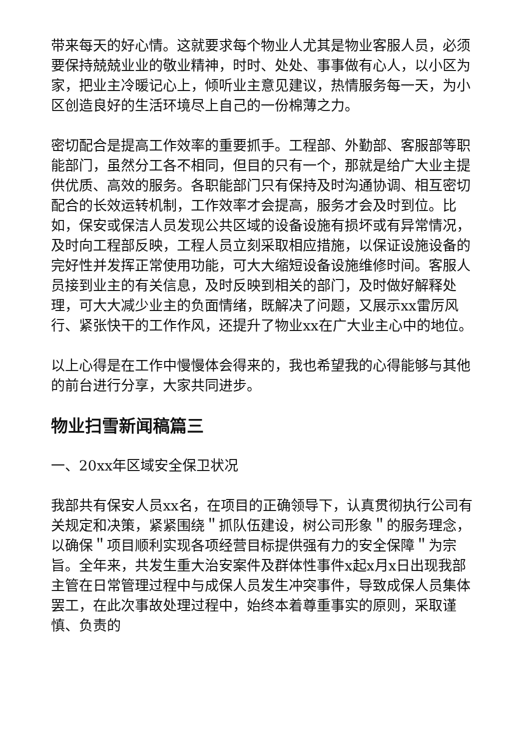带来每天的好心情。这就要求每个物业人尤其是物业客服人员，必须要保持兢兢业业的敬业精神，时时、处处、事事做有心人，以小区为家，把业主冷暖记心上，倾听业主意见建议，热情服务每一天，为小区创造良好的生活环境尽上自己的一份棉薄之力。
密切配合是提高工作效率的重要抓手。工程部、外勤部、客服部等职能部门，虽然分工各不相同，但目的只有一个，那就是给广大业主提供优质、高效的服务。各职能部门只有保持及时沟通协调、相互密切配合的长效运转机制，工作效率才会提高，服务才会及时到位。比如，保安或保洁人员发现公共区域的设备设施有损坏或有异常情况，及时向工程部反映，工程人员立刻采取相应措施，以保证设施设备的完好性并发挥正常使用功能，可大大缩短设备设施维修时间。客服人员接到业主的有关信息，及时反映到相关的部门，及时做好解释处理，可大大减少业主的负面情绪，既解决了问题，又展示xx雷厉风行、紧张快干的工作作风，还提升了物业xx在广大业主心中的地位。
以上心得是在工作中慢慢体会得来的，我也希望我的心得能够与其他的前台进行分享，大家共同进步。
物业扫雪新闻稿篇三
一、20xx年区域安全保卫状况
我部共有保安人员xx名，在项目的正确领导下，认真贯彻执行公司有关规定和决策，紧紧围绕＂抓队伍建设，树公司形象＂的服务理念，以确保＂项目顺利实现各项经营目标提供强有力的安全保障＂为宗旨。全年来，共发生重大治安案件及群体性事件x起x月x日出现我部主管在日常管理过程中与成保人员发生冲突事件，导致成保人员集体罢工，在此次事故处理过程中，始终本着尊重事实的原则，采取谨慎、负责的